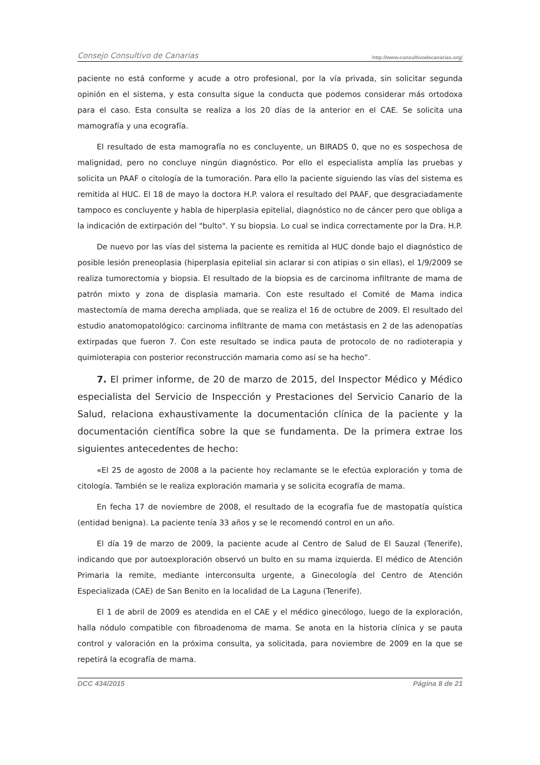Consejo Consultivo de Canarias http://www.consultivodecanarias.org/
paciente no está conforme y acude a otro profesional, por la vía privada, sin solicitar segunda opinión en el sistema, y esta consulta sigue la conducta que podemos considerar más ortodoxa para el caso. Esta consulta se realiza a los 20 días de la anterior en el CAE. Se solicita una mamografía y una ecografía.
El resultado de esta mamografía no es concluyente, un BIRADS 0, que no es sospechosa de malignidad, pero no concluye ningún diagnóstico. Por ello el especialista amplía las pruebas y solicita un PAAF o citología de la tumoración. Para ello la paciente siguiendo las vías del sistema es remitida al HUC. El 18 de mayo la doctora H.P. valora el resultado del PAAF, que desgraciadamente tampoco es concluyente y habla de hiperplasia epitelial, diagnóstico no de cáncer pero que obliga a la indicación de extirpación del "bulto". Y su biopsia. Lo cual se indica correctamente por la Dra. H.P.
De nuevo por las vías del sistema la paciente es remitida al HUC donde bajo el diagnóstico de posible lesión preneoplasia (hiperplasia epitelial sin aclarar si con atipias o sin ellas), el 1/9/2009 se realiza tumorectomia y biopsia. El resultado de la biopsia es de carcinoma infiltrante de mama de patrón mixto y zona de displasia mamaria. Con este resultado el Comité de Mama indica mastectomía de mama derecha ampliada, que se realiza el 16 de octubre de 2009. El resultado del estudio anatomopatológico: carcinoma infiltrante de mama con metástasis en 2 de las adenopatías extirpadas que fueron 7. Con este resultado se indica pauta de protocolo de no radioterapia y quimioterapia con posterior reconstrucción mamaria como así se ha hecho”.
7. El primer informe, de 20 de marzo de 2015, del Inspector Médico y Médico especialista del Servicio de Inspección y Prestaciones del Servicio Canario de la Salud, relaciona exhaustivamente la documentación clínica de la paciente y la documentación científica sobre la que se fundamenta. De la primera extrae los siguientes antecedentes de hecho:
«El 25 de agosto de 2008 a la paciente hoy reclamante se le efectúa exploración y toma de citología. También se le realiza exploración mamaria y se solicita ecografía de mama.
En fecha 17 de noviembre de 2008, el resultado de la ecografía fue de mastopatía quística (entidad benigna). La paciente tenía 33 años y se le recomendó control en un año.
El día 19 de marzo de 2009, la paciente acude al Centro de Salud de El Sauzal (Tenerife), indicando que por autoexploración observó un bulto en su mama izquierda. El médico de Atención Primaria la remite, mediante interconsulta urgente, a Ginecología del Centro de Atención Especializada (CAE) de San Benito en la localidad de La Laguna (Tenerife).
El 1 de abril de 2009 es atendida en el CAE y el médico ginecólogo, luego de la exploración, halla nódulo compatible con fibroadenoma de mama. Se anota en la historia clínica y se pauta control y valoración en la próxima consulta, ya solicitada, para noviembre de 2009 en la que se repetirá la ecografía de mama.
DCC 434/2015 Página 8 de 21